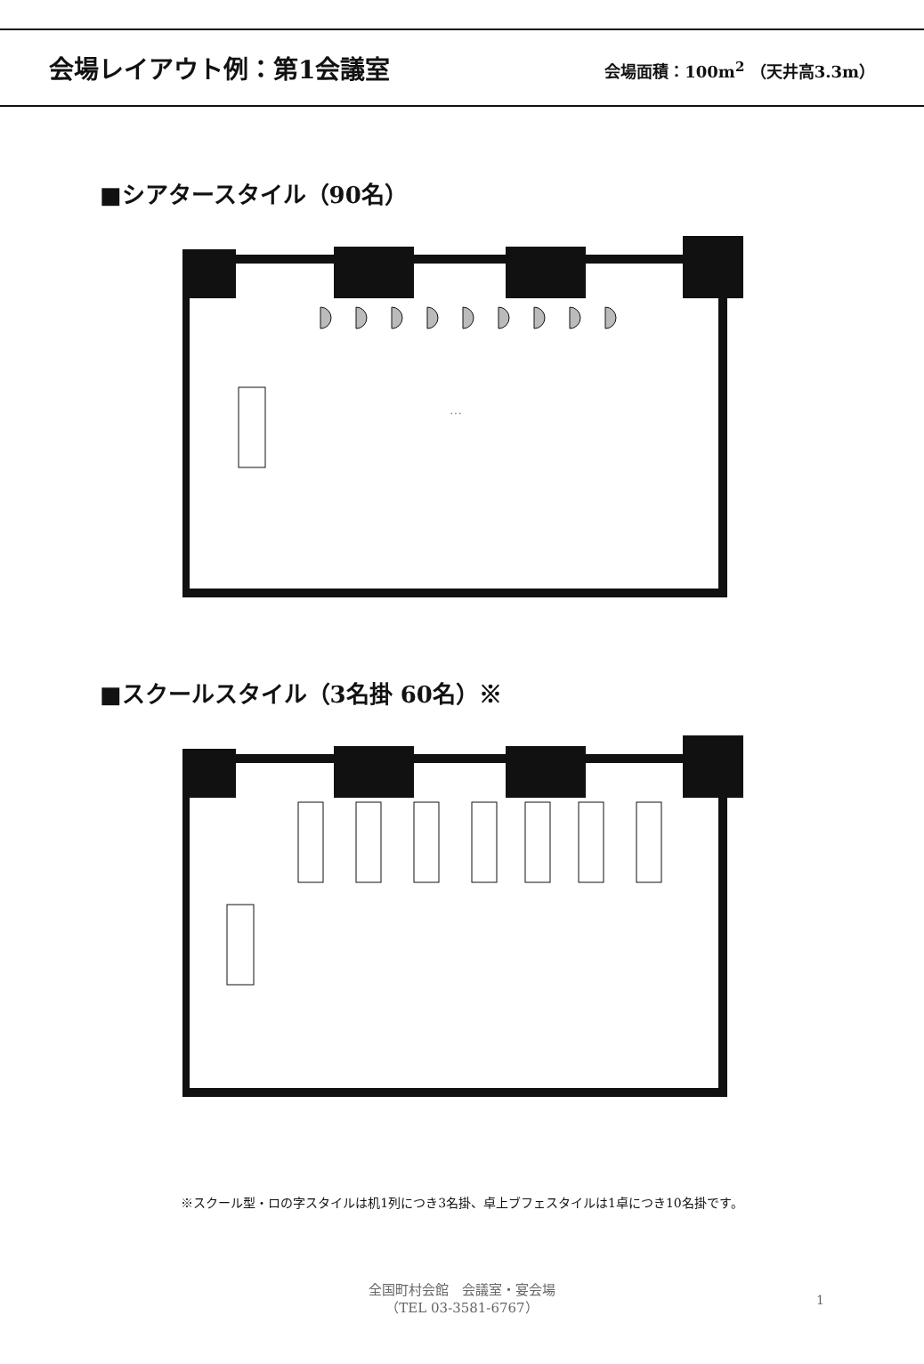会場レイアウト例：第1会議室
会場面積：100m<sup>2</sup> （天井高3.3m）
■シアタースタイル（90名）
…
■スクールスタイル（3名掛 60名）※
※スクール型・ロの字スタイルは机1列につき3名掛、卓上ブフェスタイルは1卓につき10名掛です。
全国町村会館　会議室・宴会場
（TEL 03-3581-6767）
1